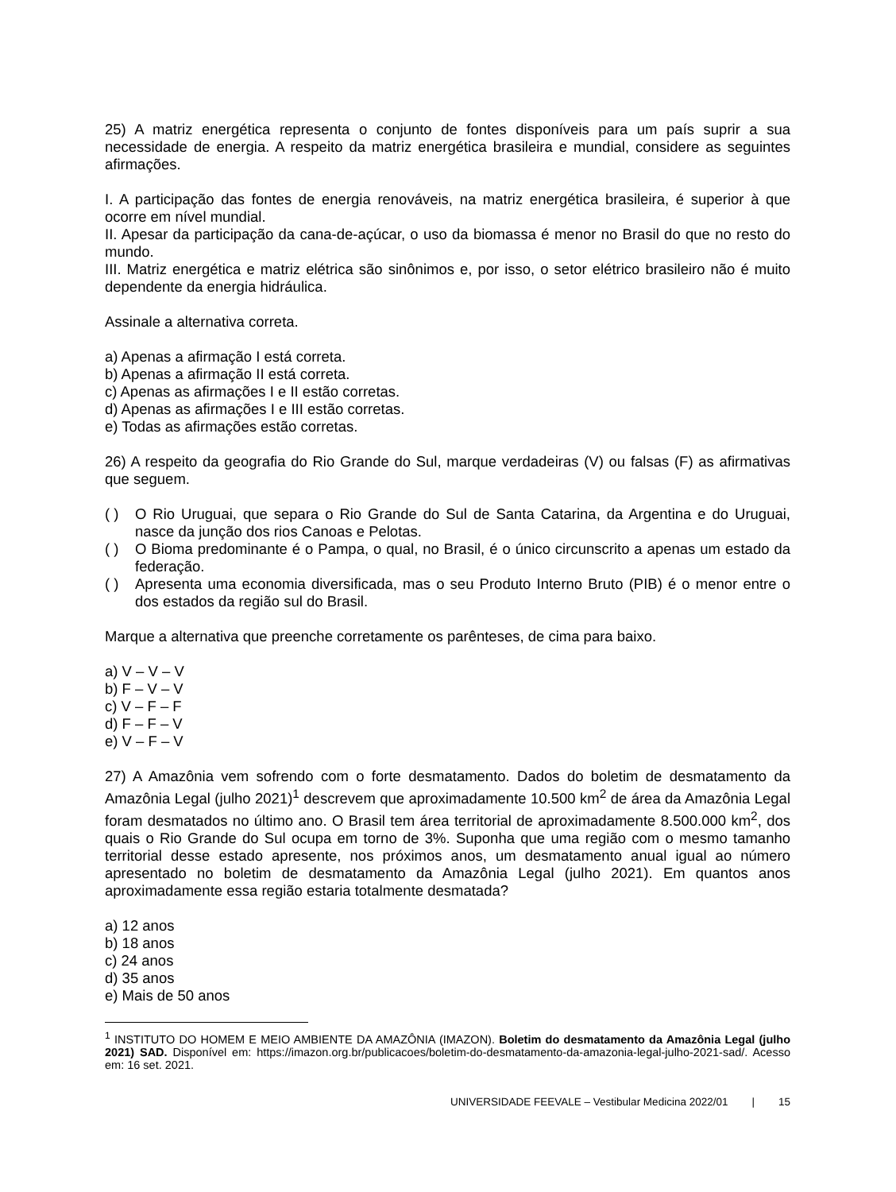25) A matriz energética representa o conjunto de fontes disponíveis para um país suprir a sua necessidade de energia. A respeito da matriz energética brasileira e mundial, considere as seguintes afirmações.
I. A participação das fontes de energia renováveis, na matriz energética brasileira, é superior à que ocorre em nível mundial.
II. Apesar da participação da cana-de-açúcar, o uso da biomassa é menor no Brasil do que no resto do mundo.
III. Matriz energética e matriz elétrica são sinônimos e, por isso, o setor elétrico brasileiro não é muito dependente da energia hidráulica.
Assinale a alternativa correta.
a) Apenas a afirmação I está correta.
b) Apenas a afirmação II está correta.
c) Apenas as afirmações I e II estão corretas.
d) Apenas as afirmações I e III estão corretas.
e) Todas as afirmações estão corretas.
26) A respeito da geografia do Rio Grande do Sul, marque verdadeiras (V) ou falsas (F) as afirmativas que seguem.
( ) O Rio Uruguai, que separa o Rio Grande do Sul de Santa Catarina, da Argentina e do Uruguai, nasce da junção dos rios Canoas e Pelotas.
( ) O Bioma predominante é o Pampa, o qual, no Brasil, é o único circunscrito a apenas um estado da federação.
( ) Apresenta uma economia diversificada, mas o seu Produto Interno Bruto (PIB) é o menor entre o dos estados da região sul do Brasil.
Marque a alternativa que preenche corretamente os parênteses, de cima para baixo.
a) V – V – V
b) F – V – V
c) V – F – F
d) F – F – V
e) V – F – V
27) A Amazônia vem sofrendo com o forte desmatamento. Dados do boletim de desmatamento da Amazônia Legal (julho 2021)<sup>1</sup> descrevem que aproximadamente 10.500 km<sup>2</sup> de área da Amazônia Legal foram desmatados no último ano. O Brasil tem área territorial de aproximadamente 8.500.000 km<sup>2</sup>, dos quais o Rio Grande do Sul ocupa em torno de 3%. Suponha que uma região com o mesmo tamanho territorial desse estado apresente, nos próximos anos, um desmatamento anual igual ao número apresentado no boletim de desmatamento da Amazônia Legal (julho 2021). Em quantos anos aproximadamente essa região estaria totalmente desmatada?
a) 12 anos
b) 18 anos
c) 24 anos
d) 35 anos
e) Mais de 50 anos
<sup>1</sup> INSTITUTO DO HOMEM E MEIO AMBIENTE DA AMAZÔNIA (IMAZON). Boletim do desmatamento da Amazônia Legal (julho 2021) SAD. Disponível em: https://imazon.org.br/publicacoes/boletim-do-desmatamento-da-amazonia-legal-julho-2021-sad/. Acesso em: 16 set. 2021.
UNIVERSIDADE FEEVALE – Vestibular Medicina 2022/01 | 15